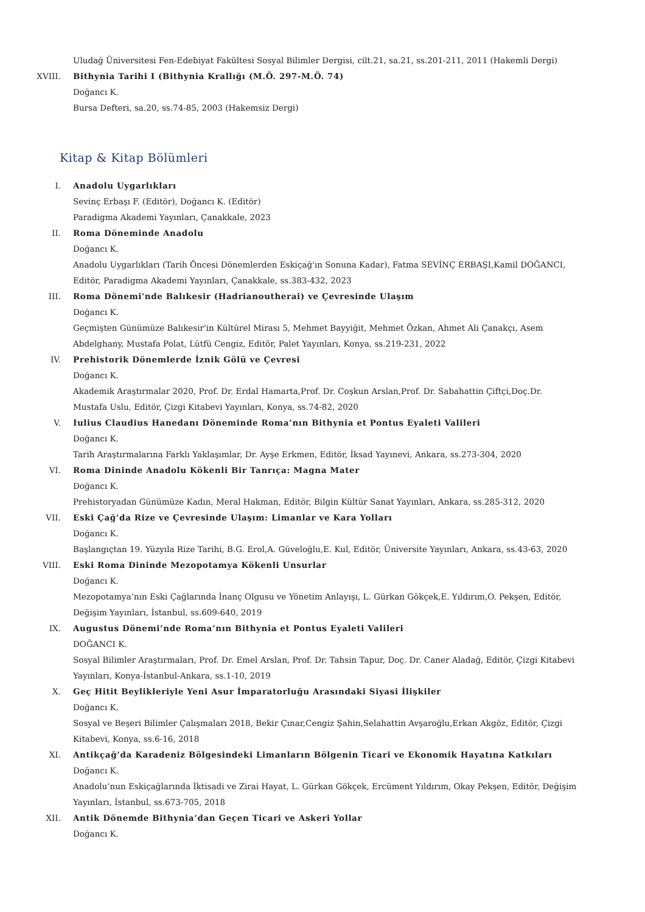Uludağ Üniversitesi Fen-Edebiyat Fakültesi Sosyal Bilimler Dergisi, cilt.21, sa.21, ss.201-211, 2011 (Hakemli Dergi)
XVIII. Bithynia Tarihi I (Bithynia Krallığı (M.Ö. 297-M.Ö. 74)
Doğancı K.
Bursa Defteri, sa.20, ss.74-85, 2003 (Hakemsiz Dergi)
Kitap & Kitap Bölümleri
I. Anadolu Uygarlıkları
Sevinç Erbaşı F. (Editör), Doğancı K. (Editör)
Paradigma Akademi Yayınları, Çanakkale, 2023
II. Roma Döneminde Anadolu
Doğancı K.
Anadolu Uygarlıkları (Tarih Öncesi Dönemlerden Eskiçağ'ın Sonuna Kadar), Fatma SEVİNÇ ERBAŞI,Kamil DOĞANCI, Editör, Paradigma Akademi Yayınları, Çanakkale, ss.383-432, 2023
III. Roma Dönemi'nde Balıkesir (Hadrianoutherai) ve Çevresinde Ulaşım
Doğancı K.
Geçmişten Günümüze Balıkesir'in Kültürel Mirası 5, Mehmet Bayyiğit, Mehmet Özkan, Ahmet Ali Çanakçı, Asem Abdelghany, Mustafa Polat, Lütfü Cengiz, Editör, Palet Yayınları, Konya, ss.219-231, 2022
IV. Prehistorik Dönemlerde İznik Gölü ve Çevresi
Doğancı K.
Akademik Araştırmalar 2020, Prof. Dr. Erdal Hamarta,Prof. Dr. Coşkun Arslan,Prof. Dr. Sabahattin Çiftçi,Doç.Dr. Mustafa Uslu, Editör, Çizgi Kitabevi Yayınları, Konya, ss.74-82, 2020
V. Iulius Claudius Hanedanı Döneminde Roma’nın Bithynia et Pontus Eyaleti Valileri
Doğancı K.
Tarih Araştırmalarına Farklı Yaklaşımlar, Dr. Ayşe Erkmen, Editör, İksad Yayınevi, Ankara, ss.273-304, 2020
VI. Roma Dininde Anadolu Kökenli Bir Tanrıça: Magna Mater
Doğancı K.
Prehistoryadan Günümüze Kadın, Meral Hakman, Editör, Bilgin Kültür Sanat Yayınları, Ankara, ss.285-312, 2020
VII. Eski Çağ’da Rize ve Çevresinde Ulaşım: Limanlar ve Kara Yolları
Doğancı K.
Başlangıçtan 19. Yüzyıla Rize Tarihi, B.G. Erol,A. Güveloğlu,E. Kul, Editör, Üniversite Yayınları, Ankara, ss.43-63, 2020
VIII. Eski Roma Dininde Mezopotamya Kökenli Unsurlar
Doğancı K.
Mezopotamya’nın Eski Çağlarında İnanç Olgusu ve Yönetim Anlayışı, L. Gürkan Gökçek,E. Yıldırım,O. Pekşen, Editör, Değişim Yayınları, İstanbul, ss.609-640, 2019
IX. Augustus Dönemi’nde Roma’nın Bithynia et Pontus Eyaleti Valileri
DOĞANCI K.
Sosyal Bilimler Araştırmaları, Prof. Dr. Emel Arslan, Prof. Dr. Tahsin Tapur, Doç. Dr. Caner Aladağ, Editör, Çizgi Kitabevi Yayınları, Konya-İstanbul-Ankara, ss.1-10, 2019
X. Geç Hitit Beylikleriyle Yeni Asur İmparatorluğu Arasındaki Siyasi İlişkiler
Doğancı K.
Sosyal ve Beşeri Bilimler Çalışmaları 2018, Bekir Çınar,Cengiz Şahin,Selahattin Avşaroğlu,Erkan Akgöz, Editör, Çizgi Kitabevi, Konya, ss.6-16, 2018
XI. Antikçağ’da Karadeniz Bölgesindeki Limanların Bölgenin Ticari ve Ekonomik Hayatına Katkıları
Doğancı K.
Anadolu’nun Eskiçağlarında İktisadi ve Zirai Hayat, L. Gürkan Gökçek, Ercüment Yıldırım, Okay Pekşen, Editör, Değişim Yayınları, İstanbul, ss.673-705, 2018
XII. Antik Dönemde Bithynia’dan Geçen Ticari ve Askeri Yollar
Doğancı K.